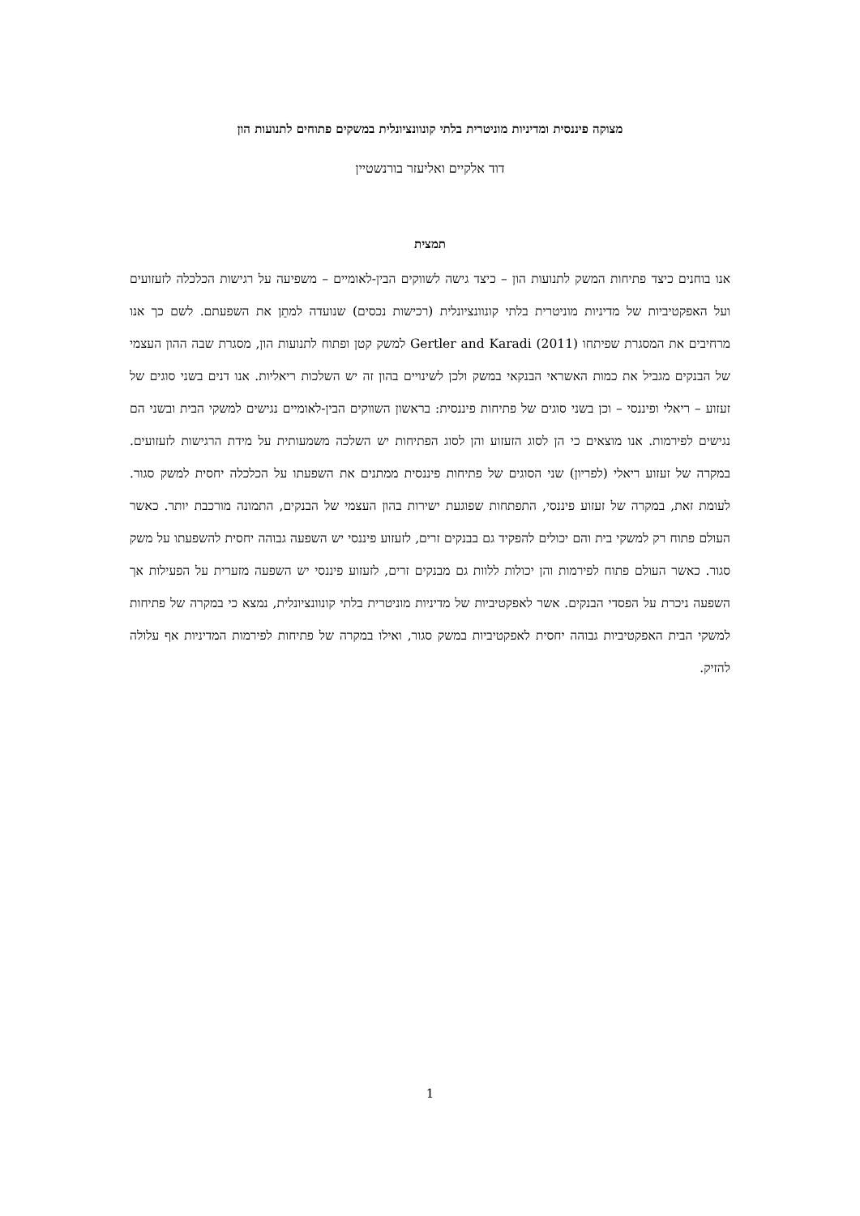מצוקה פיננסית ומדיניות מוניטרית בלתי קונוונציונלית במשקים פתוחים לתנועות הון
דוד אלקיים ואליעזר בורנשטיין
תמצית
אנו בוחנים כיצד פתיחות המשק לתנועות הון – כיצד גישה לשווקים הבין-לאומיים – משפיעה על רגישות הכלכלה לזעזועים ועל האפקטיביות של מדיניות מוניטרית בלתי קונוונציונלית (רכישות נכסים) שנועדה למתֵן את השפעתם. לשם כך אנו מרחיבים את המסגרת שפיתחו Gertler and Karadi (2011) למשק קטן ופתוח לתנועות הון, מסגרת שבה ההון העצמי של הבנקים מגביל את כמות האשראי הבנקאי במשק ולכן לשינויים בהון זה יש השלכות ריאליות. אנו דנים בשני סוגים של זעזוע – ריאלי ופיננסי – וכן בשני סוגים של פתיחות פיננסית: בראשון השווקים הבין-לאומיים נגישים למשקי הבית ובשני הם נגישים לפירמות. אנו מוצאים כי הן לסוג הזעזוע והן לסוג הפתיחות יש השלכה משמעותית על מידת הרגישות לזעזועים. במקרה של זעזוע ריאלי (לפריון) שני הסוגים של פתיחות פיננסית ממתנים את השפעתו על הכלכלה יחסית למשק סגור. לעומת זאת, במקרה של זעזוע פיננסי, התפתחות שפוגעת ישירות בהון העצמי של הבנקים, התמונה מורכבת יותר. כאשר העולם פתוח רק למשקי בית והם יכולים להפקיד גם בבנקים זרים, לזעזוע פיננסי יש השפעה גבוהה יחסית להשפעתו על משק סגור. כאשר העולם פתוח לפירמות והן יכולות ללוות גם מבנקים זרים, לזעזוע פיננסי יש השפעה מזערית על הפעילות אך השפעה ניכרת על הפסדי הבנקים. אשר לאפקטיביות של מדיניות מוניטרית בלתי קונוונציונלית, נמצא כי במקרה של פתיחות למשקי הבית האפקטיביות גבוהה יחסית לאפקטיביות במשק סגור, ואילו במקרה של פתיחות לפירמות המדיניות אף עלולה להזיק.
1